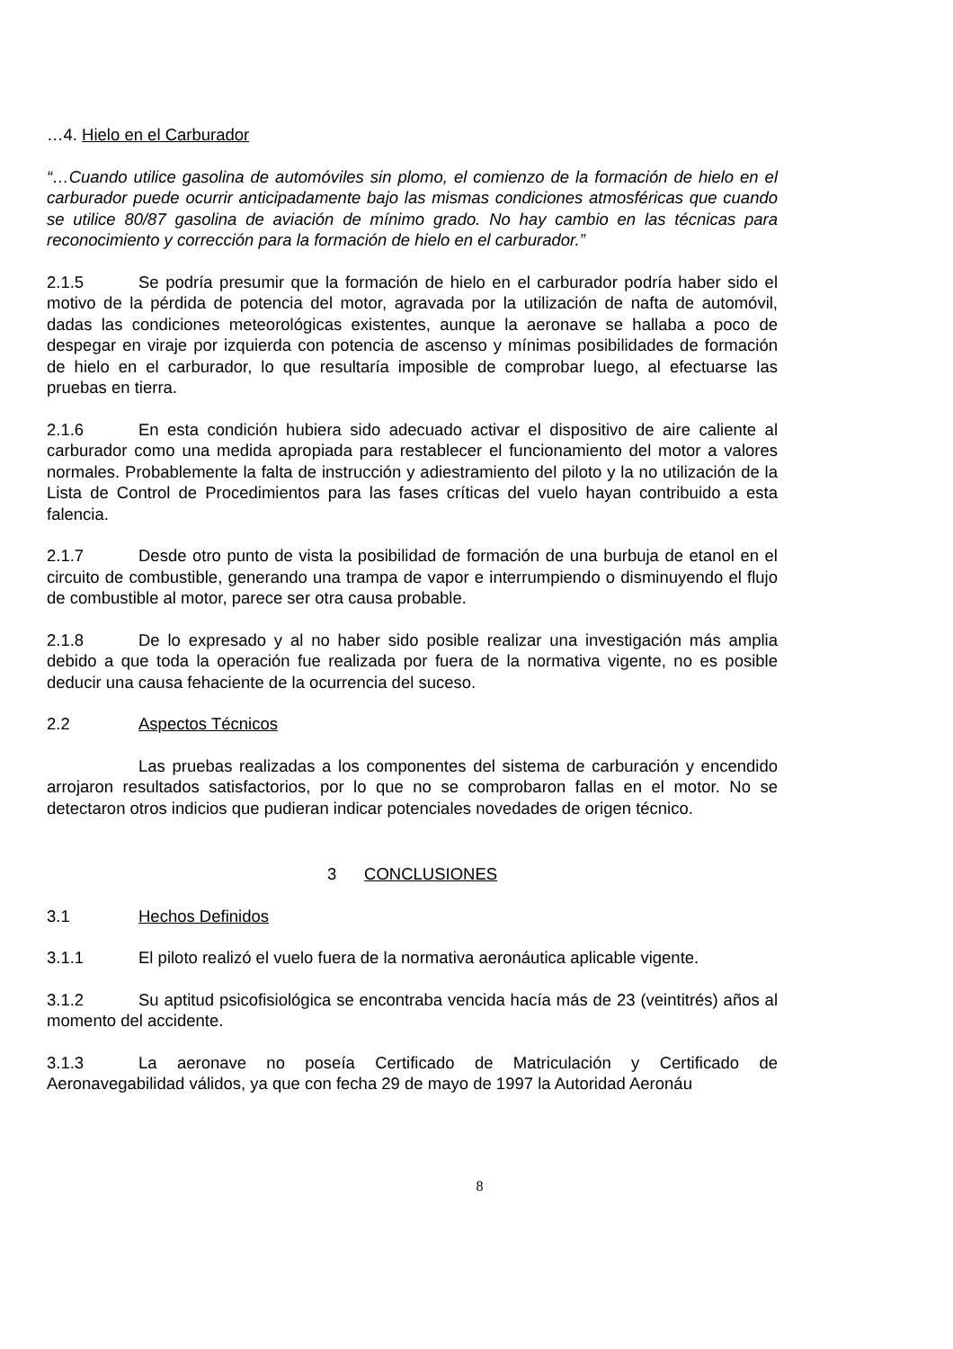…4. Hielo en el Carburador
“…Cuando utilice gasolina de automóviles sin plomo, el comienzo de la formación de hielo en el carburador puede ocurrir anticipadamente bajo las mismas condiciones atmosféricas que cuando se utilice 80/87 gasolina de aviación de mínimo grado. No hay cambio en las técnicas para reconocimiento y corrección para la formación de hielo en el carburador.”
2.1.5 Se podría presumir que la formación de hielo en el carburador podría haber sido el motivo de la pérdida de potencia del motor, agravada por la utilización de nafta de automóvil, dadas las condiciones meteorológicas existentes, aunque la aeronave se hallaba a poco de despegar en viraje por izquierda con potencia de ascenso y mínimas posibilidades de formación de hielo en el carburador, lo que resultaría imposible de comprobar luego, al efectuarse las pruebas en tierra.
2.1.6 En esta condición hubiera sido adecuado activar el dispositivo de aire caliente al carburador como una medida apropiada para restablecer el funcionamiento del motor a valores normales. Probablemente la falta de instrucción y adiestramiento del piloto y la no utilización de la Lista de Control de Procedimientos para las fases críticas del vuelo hayan contribuido a esta falencia.
2.1.7 Desde otro punto de vista la posibilidad de formación de una burbuja de etanol en el circuito de combustible, generando una trampa de vapor e interrumpiendo o disminuyendo el flujo de combustible al motor, parece ser otra causa probable.
2.1.8 De lo expresado y al no haber sido posible realizar una investigación más amplia debido a que toda la operación fue realizada por fuera de la normativa vigente, no es posible deducir una causa fehaciente de la ocurrencia del suceso.
2.2 Aspectos Técnicos
Las pruebas realizadas a los componentes del sistema de carburación y encendido arrojaron resultados satisfactorios, por lo que no se comprobaron fallas en el motor. No se detectaron otros indicios que pudieran indicar potenciales novedades de origen técnico.
3 CONCLUSIONES
3.1 Hechos Definidos
3.1.1 El piloto realizó el vuelo fuera de la normativa aeronáutica aplicable vigente.
3.1.2 Su aptitud psicofisiológica se encontraba vencida hacía más de 23 (veintitrés) años al momento del accidente.
3.1.3 La aeronave no poseía Certificado de Matriculación y Certificado de Aeronavegabilidad válidos, ya que con fecha 29 de mayo de 1997 la Autoridad Aeronáu
8